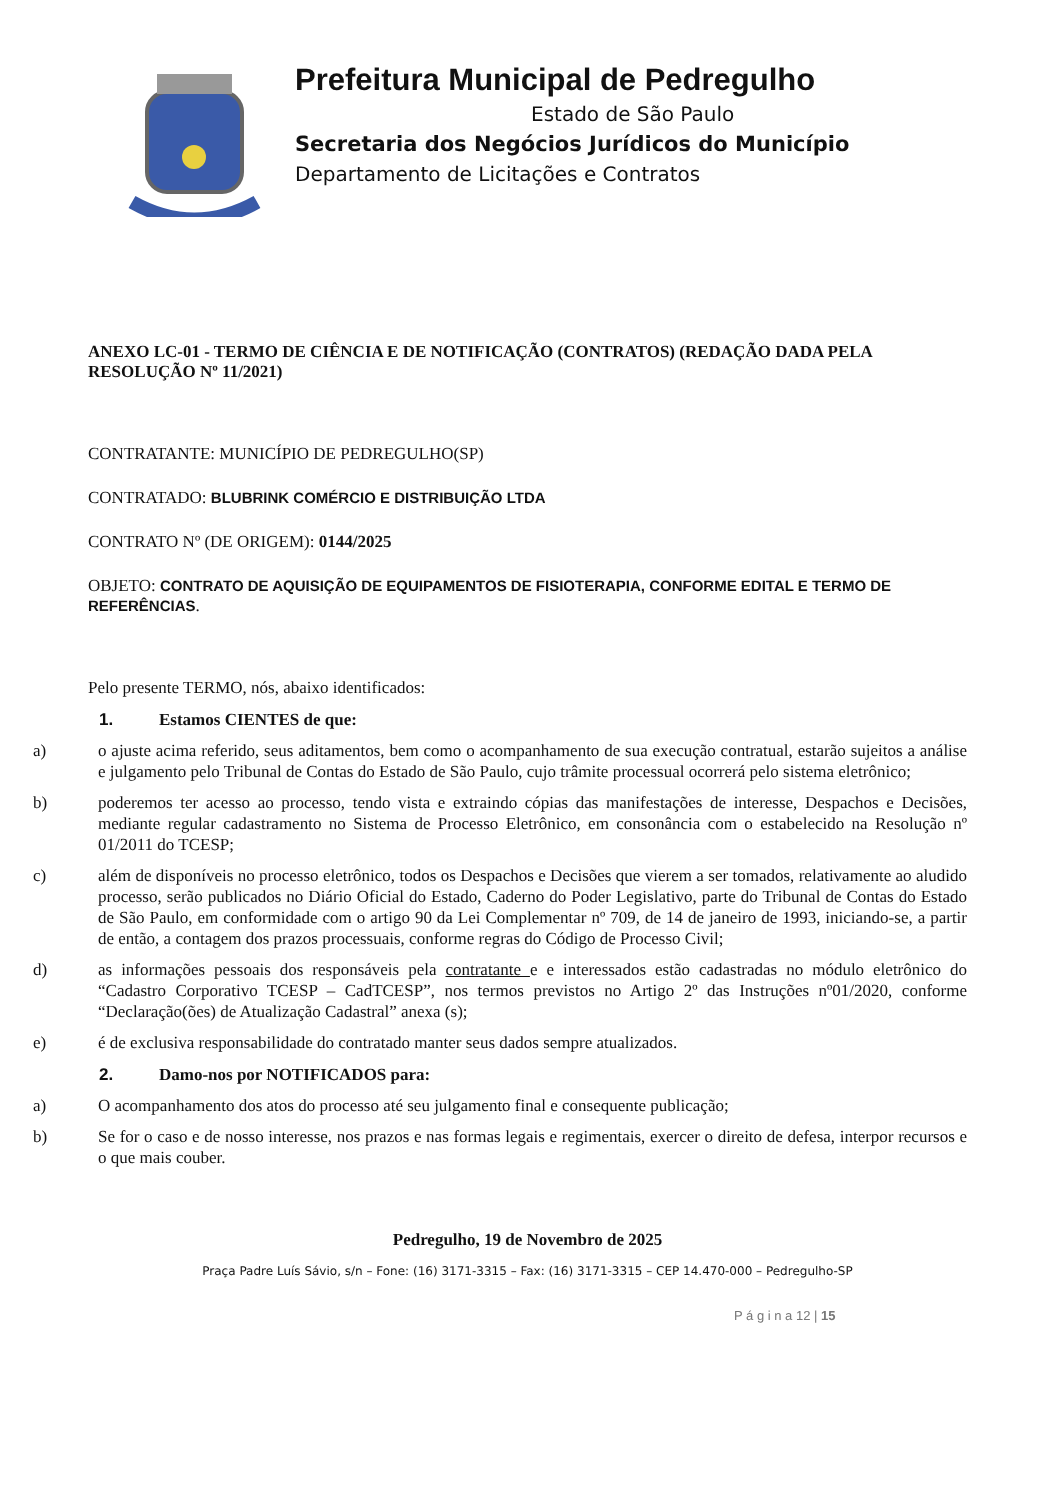Prefeitura Municipal de Pedregulho
Estado de São Paulo
Secretaria dos Negócios Jurídicos do Município
Departamento de Licitações e Contratos
ANEXO LC-01 - TERMO DE CIÊNCIA E DE NOTIFICAÇÃO (CONTRATOS) (REDAÇÃO DADA PELA RESOLUÇÃO Nº 11/2021)
CONTRATANTE: MUNICÍPIO DE PEDREGULHO(SP)
CONTRATADO: BLUBRINK COMÉRCIO E DISTRIBUIÇÃO LTDA
CONTRATO Nº (DE ORIGEM): 0144/2025
OBJETO: CONTRATO DE AQUISIÇÃO DE EQUIPAMENTOS DE FISIOTERAPIA, CONFORME EDITAL E TERMO DE REFERÊNCIAS.
Pelo presente TERMO, nós, abaixo identificados:
1. Estamos CIENTES de que:
a) o ajuste acima referido, seus aditamentos, bem como o acompanhamento de sua execução contratual, estarão sujeitos a análise e julgamento pelo Tribunal de Contas do Estado de São Paulo, cujo trâmite processual ocorrerá pelo sistema eletrônico;
b) poderemos ter acesso ao processo, tendo vista e extraindo cópias das manifestações de interesse, Despachos e Decisões, mediante regular cadastramento no Sistema de Processo Eletrônico, em consonância com o estabelecido na Resolução nº 01/2011 do TCESP;
c) além de disponíveis no processo eletrônico, todos os Despachos e Decisões que vierem a ser tomados, relativamente ao aludido processo, serão publicados no Diário Oficial do Estado, Caderno do Poder Legislativo, parte do Tribunal de Contas do Estado de São Paulo, em conformidade com o artigo 90 da Lei Complementar nº 709, de 14 de janeiro de 1993, iniciando-se, a partir de então, a contagem dos prazos processuais, conforme regras do Código de Processo Civil;
d) as informações pessoais dos responsáveis pela contratante e e interessados estão cadastradas no módulo eletrônico do “Cadastro Corporativo TCESP – CadTCESP”, nos termos previstos no Artigo 2º das Instruções nº01/2020, conforme “Declaração(ões) de Atualização Cadastral” anexa (s);
e) é de exclusiva responsabilidade do contratado manter seus dados sempre atualizados.
2. Damo-nos por NOTIFICADOS para:
a) O acompanhamento dos atos do processo até seu julgamento final e consequente publicação;
b) Se for o caso e de nosso interesse, nos prazos e nas formas legais e regimentais, exercer o direito de defesa, interpor recursos e o que mais couber.
Pedregulho, 19 de Novembro de 2025
Praça Padre Luís Sávio, s/n – Fone: (16) 3171-3315 – Fax: (16) 3171-3315 – CEP 14.470-000 – Pedregulho-SP
P á g i n a 12 | 15